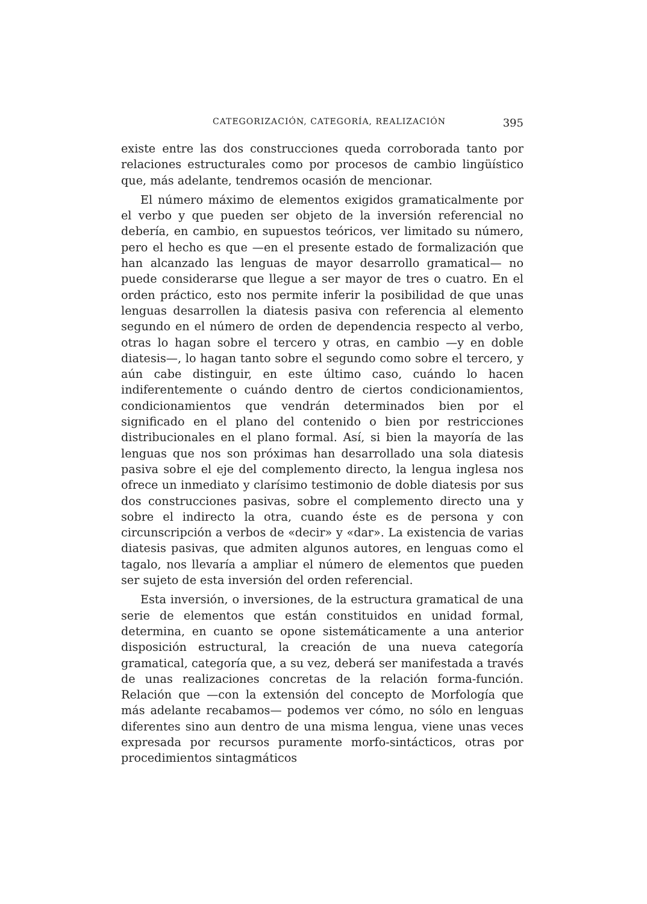CATEGORIZACIÓN, CATEGORÍA, REALIZACIÓN 395
existe entre las dos construcciones queda corroborada tanto por relaciones estructurales como por procesos de cambio lingüístico que, más adelante, tendremos ocasión de mencionar.
El número máximo de elementos exigidos gramaticalmente por el verbo y que pueden ser objeto de la inversión referencial no debería, en cambio, en supuestos teóricos, ver limitado su número, pero el hecho es que —en el presente estado de formalización que han alcanzado las lenguas de mayor desarrollo gramatical— no puede considerarse que llegue a ser mayor de tres o cuatro. En el orden práctico, esto nos permite inferir la posibilidad de que unas lenguas desarrollen la diatesis pasiva con referencia al elemento segundo en el número de orden de dependencia respecto al verbo, otras lo hagan sobre el tercero y otras, en cambio —y en doble diatesis—, lo hagan tanto sobre el segundo como sobre el tercero, y aún cabe distinguir, en este último caso, cuándo lo hacen indiferentemente o cuándo dentro de ciertos condicionamientos, condicionamientos que vendrán determinados bien por el significado en el plano del contenido o bien por restricciones distribucionales en el plano formal. Así, si bien la mayoría de las lenguas que nos son próximas han desarrollado una sola diatesis pasiva sobre el eje del complemento directo, la lengua inglesa nos ofrece un inmediato y clarísimo testimonio de doble diatesis por sus dos construcciones pasivas, sobre el complemento directo una y sobre el indirecto la otra, cuando éste es de persona y con circunscripción a verbos de «decir» y «dar». La existencia de varias diatesis pasivas, que admiten algunos autores, en lenguas como el tagalo, nos llevaría a ampliar el número de elementos que pueden ser sujeto de esta inversión del orden referencial.
Esta inversión, o inversiones, de la estructura gramatical de una serie de elementos que están constituidos en unidad formal, determina, en cuanto se opone sistemáticamente a una anterior disposición estructural, la creación de una nueva categoría gramatical, categoría que, a su vez, deberá ser manifestada a través de unas realizaciones concretas de la relación forma-función. Relación que —con la extensión del concepto de Morfología que más adelante recabamos— podemos ver cómo, no sólo en lenguas diferentes sino aun dentro de una misma lengua, viene unas veces expresada por recursos puramente morfo-sintácticos, otras por procedimientos sintagmáticos